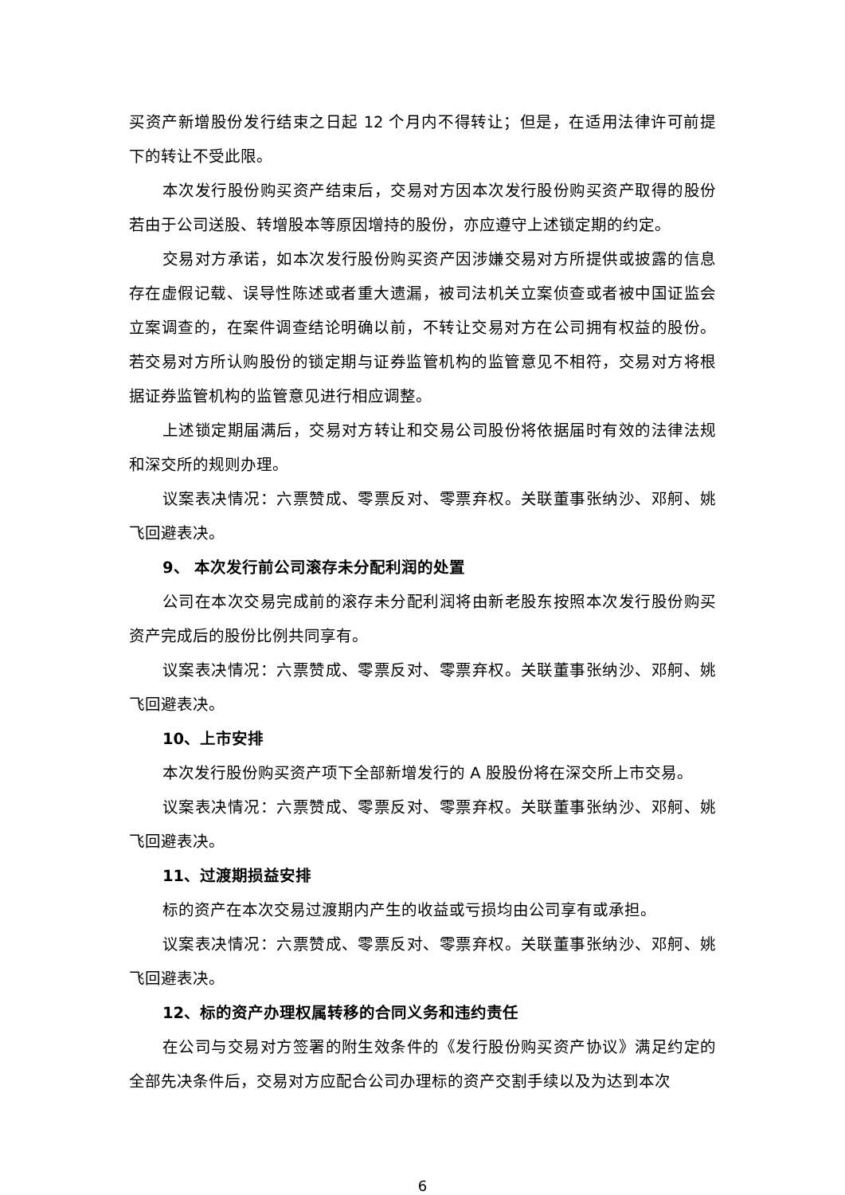买资产新增股份发行结束之日起 12 个月内不得转让；但是，在适用法律许可前提下的转让不受此限。
本次发行股份购买资产结束后，交易对方因本次发行股份购买资产取得的股份若由于公司送股、转增股本等原因增持的股份，亦应遵守上述锁定期的约定。
交易对方承诺，如本次发行股份购买资产因涉嫌交易对方所提供或披露的信息存在虚假记载、误导性陈述或者重大遗漏，被司法机关立案侦查或者被中国证监会立案调查的，在案件调查结论明确以前，不转让交易对方在公司拥有权益的股份。若交易对方所认购股份的锁定期与证券监管机构的监管意见不相符，交易对方将根据证券监管机构的监管意见进行相应调整。
上述锁定期届满后，交易对方转让和交易公司股份将依据届时有效的法律法规和深交所的规则办理。
议案表决情况：六票赞成、零票反对、零票弃权。关联董事张纳沙、邓舸、姚飞回避表决。
9、 本次发行前公司滚存未分配利润的处置
公司在本次交易完成前的滚存未分配利润将由新老股东按照本次发行股份购买资产完成后的股份比例共同享有。
议案表决情况：六票赞成、零票反对、零票弃权。关联董事张纳沙、邓舸、姚飞回避表决。
10、上市安排
本次发行股份购买资产项下全部新增发行的 A 股股份将在深交所上市交易。
议案表决情况：六票赞成、零票反对、零票弃权。关联董事张纳沙、邓舸、姚飞回避表决。
11、过渡期损益安排
标的资产在本次交易过渡期内产生的收益或亏损均由公司享有或承担。
议案表决情况：六票赞成、零票反对、零票弃权。关联董事张纳沙、邓舸、姚飞回避表决。
12、标的资产办理权属转移的合同义务和违约责任
在公司与交易对方签署的附生效条件的《发行股份购买资产协议》满足约定的全部先决条件后，交易对方应配合公司办理标的资产交割手续以及为达到本次
6